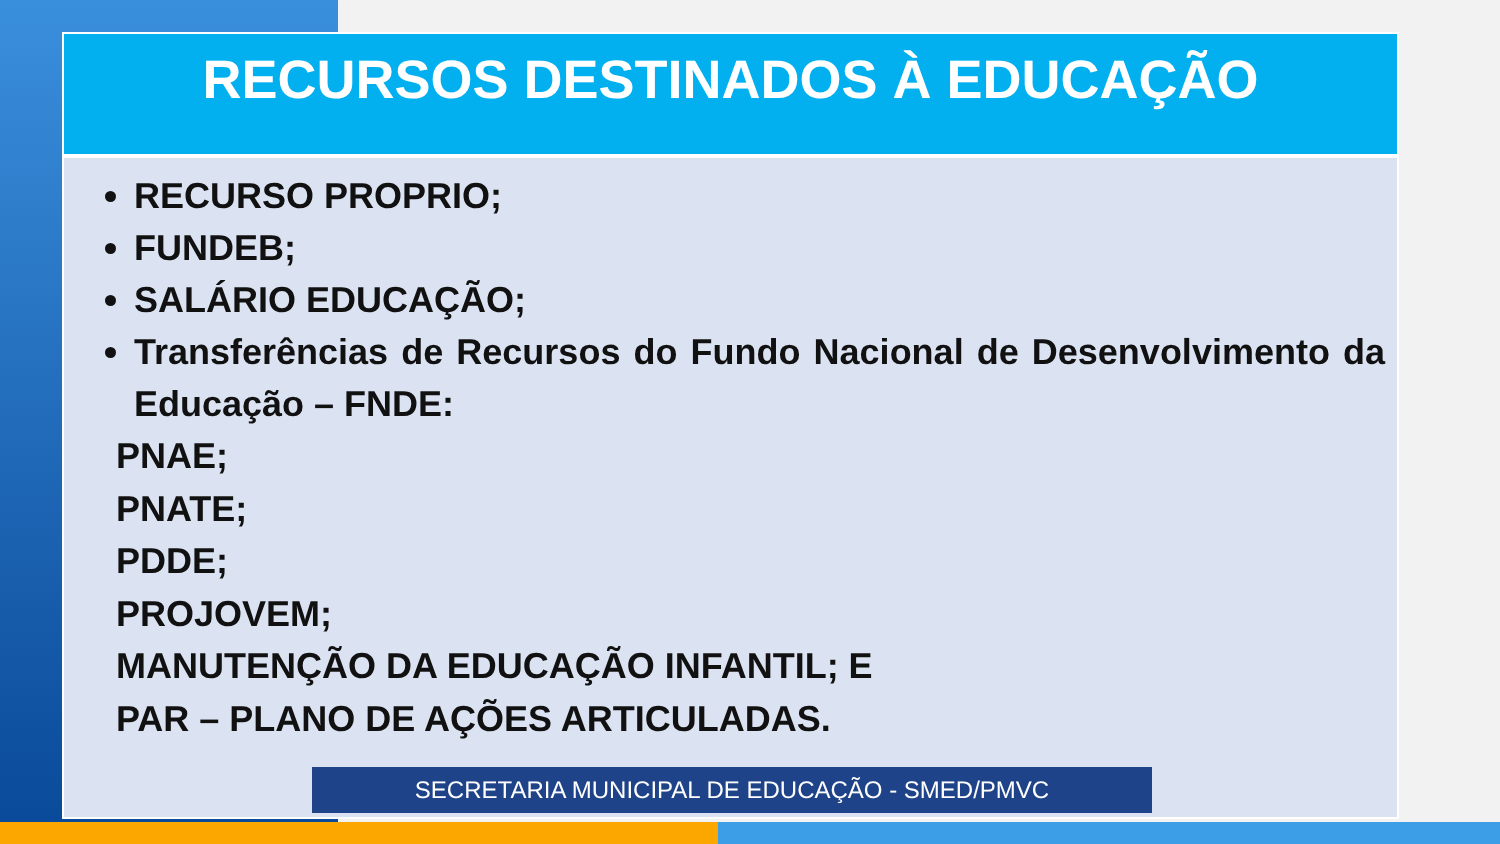RECURSOS DESTINADOS À EDUCAÇÃO
RECURSO PROPRIO;
FUNDEB;
SALÁRIO EDUCAÇÃO;
Transferências de Recursos do Fundo Nacional de Desenvolvimento da Educação – FNDE:
PNAE;
PNATE;
PDDE;
PROJOVEM;
MANUTENÇÃO DA EDUCAÇÃO INFANTIL; E
PAR – PLANO DE AÇÕES ARTICULADAS.
SECRETARIA MUNICIPAL DE EDUCAÇÃO - SMED/PMVC